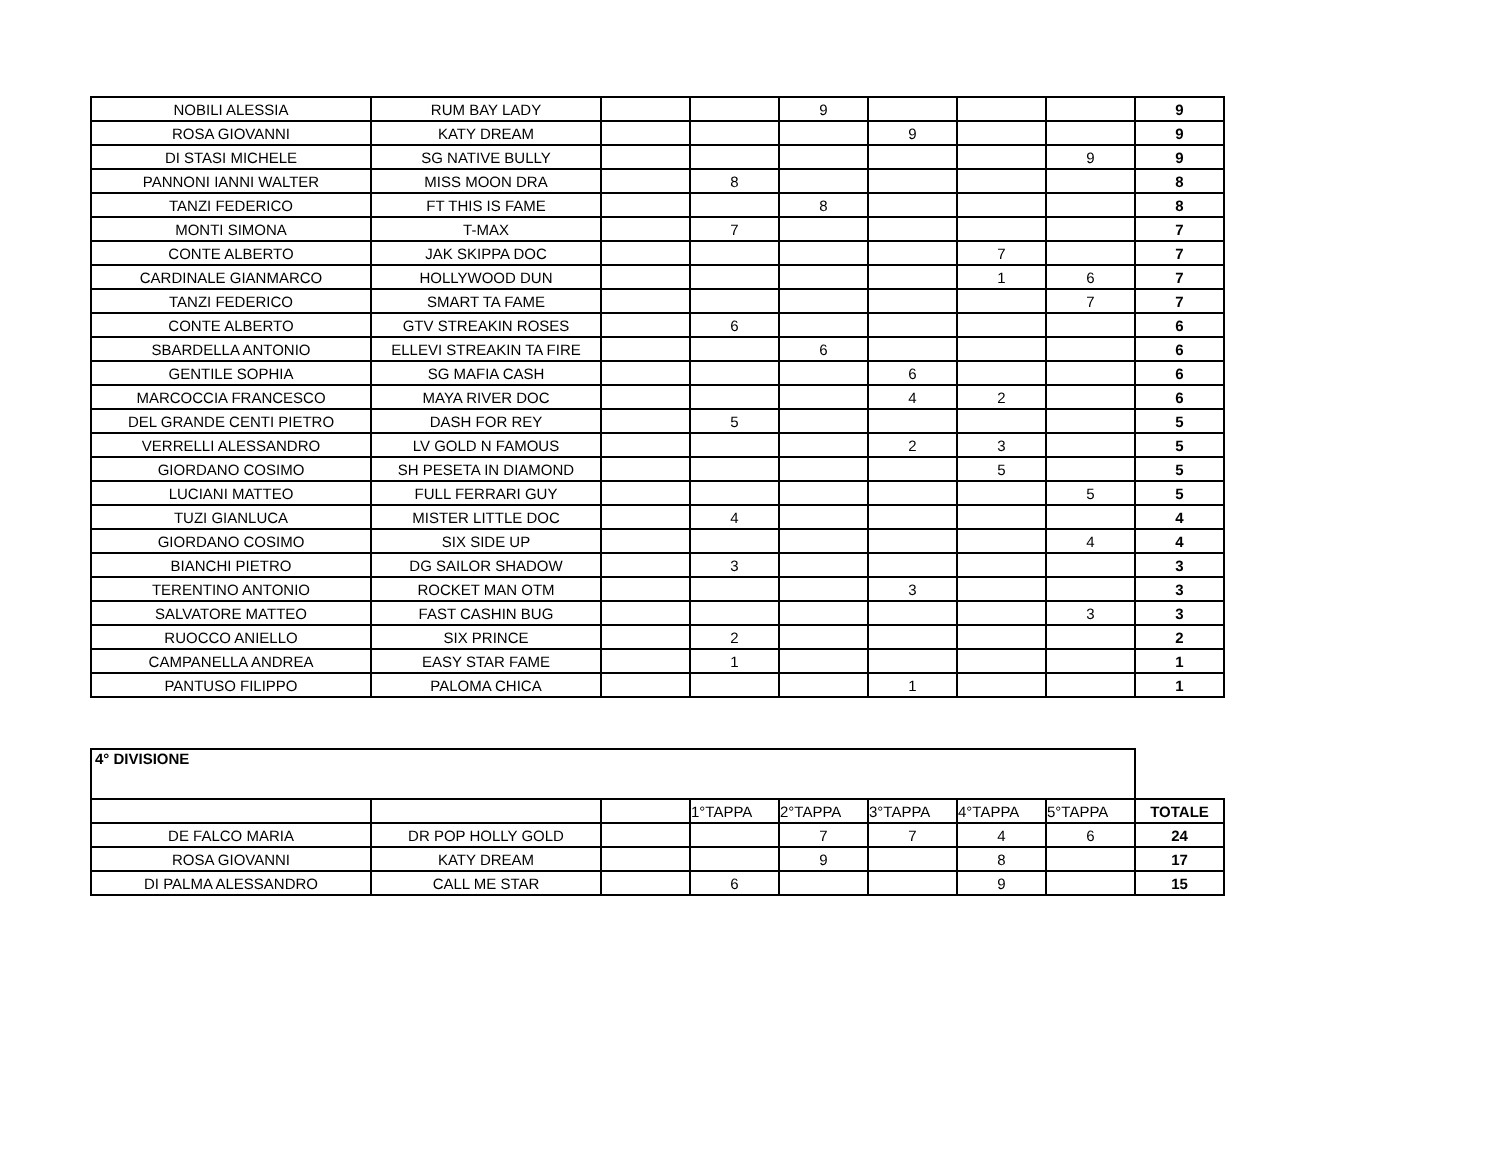| NOBILI ALESSIA | RUM BAY LADY | | | 9 | | | | 9 |
| ROSA GIOVANNI | KATY DREAM | | | | 9 | | | 9 |
| DI STASI MICHELE | SG NATIVE BULLY | | | | | | 9 | 9 |
| PANNONI IANNI WALTER | MISS MOON DRA | | 8 | | | | | 8 |
| TANZI FEDERICO | FT THIS IS FAME | | | 8 | | | | 8 |
| MONTI SIMONA | T-MAX | | 7 | | | | | 7 |
| CONTE ALBERTO | JAK SKIPPA DOC | | | | | 7 | | 7 |
| CARDINALE GIANMARCO | HOLLYWOOD DUN | | | | | 1 | 6 | 7 |
| TANZI FEDERICO | SMART TA FAME | | | | | | 7 | 7 |
| CONTE ALBERTO | GTV STREAKIN ROSES | | 6 | | | | | 6 |
| SBARDELLA ANTONIO | ELLEVI STREAKIN TA FIRE | | | 6 | | | | 6 |
| GENTILE SOPHIA | SG MAFIA CASH | | | | 6 | | | 6 |
| MARCOCCIA FRANCESCO | MAYA RIVER DOC | | | | 4 | 2 | | 6 |
| DEL GRANDE CENTI PIETRO | DASH FOR REY | | 5 | | | | | 5 |
| VERRELLI ALESSANDRO | LV GOLD N FAMOUS | | | | 2 | 3 | | 5 |
| GIORDANO COSIMO | SH PESETA IN DIAMOND | | | | | 5 | | 5 |
| LUCIANI MATTEO | FULL FERRARI GUY | | | | | | 5 | 5 |
| TUZI GIANLUCA | MISTER LITTLE DOC | | 4 | | | | | 4 |
| GIORDANO COSIMO | SIX SIDE UP | | | | | | 4 | 4 |
| BIANCHI PIETRO | DG SAILOR SHADOW | | 3 | | | | | 3 |
| TERENTINO ANTONIO | ROCKET MAN OTM | | | | 3 | | | 3 |
| SALVATORE MATTEO | FAST CASHIN BUG | | | | | | 3 | 3 |
| RUOCCO ANIELLO | SIX PRINCE | | 2 | | | | | 2 |
| CAMPANELLA ANDREA | EASY STAR FAME | | 1 | | | | | 1 |
| PANTUSO FILIPPO | PALOMA CHICA | | | | 1 | | | 1 |
| 4° DIVISIONE | | | | | | | | |
| | | | 1°TAPPA | 2°TAPPA | 3°TAPPA | 4°TAPPA | 5°TAPPA | TOTALE |
| DE FALCO MARIA | DR POP HOLLY GOLD | | | 7 | 7 | 4 | 6 | 24 |
| ROSA GIOVANNI | KATY DREAM | | | 9 | | 8 | | 17 |
| DI PALMA ALESSANDRO | CALL ME STAR | | 6 | | | 9 | | 15 |